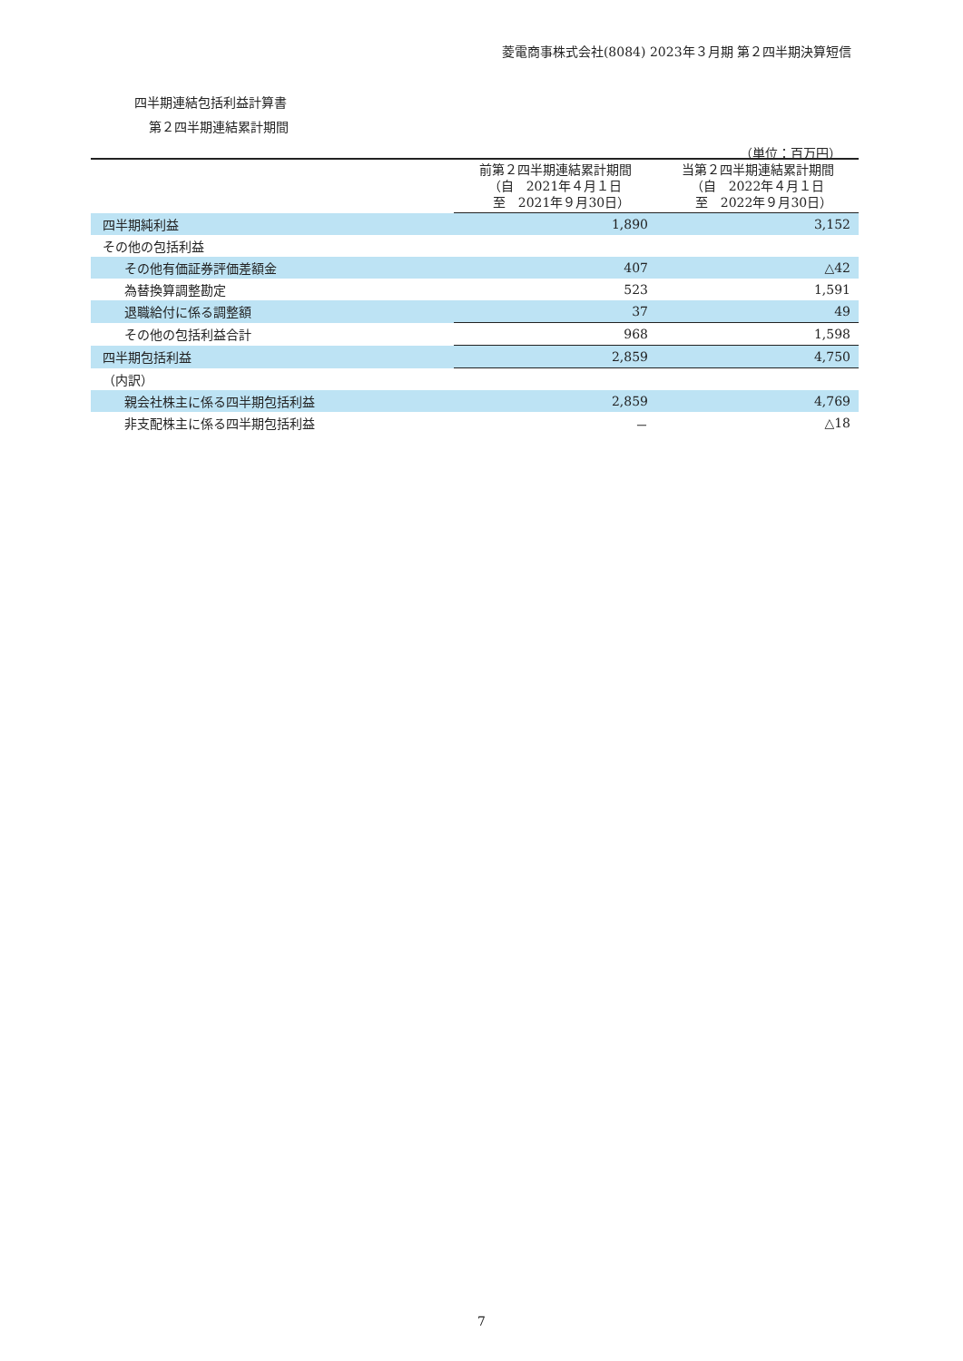菱電商事株式会社(8084) 2023年３月期 第２四半期決算短信
四半期連結包括利益計算書
第２四半期連結累計期間
（単位：百万円）
| | 前第２四半期連結累計期間 （自 2021年４月１日 至 2021年９月30日） | 当第２四半期連結累計期間 （自 2022年４月１日 至 2022年９月30日） |
| --- | --- | --- |
| 四半期純利益 | 1,890 | 3,152 |
| その他の包括利益 | | |
| その他有価証券評価差額金 | 407 | △42 |
| 為替換算調整勘定 | 523 | 1,591 |
| 退職給付に係る調整額 | 37 | 49 |
| その他の包括利益合計 | 968 | 1,598 |
| 四半期包括利益 | 2,859 | 4,750 |
| （内訳） | | |
| 親会社株主に係る四半期包括利益 | 2,859 | 4,769 |
| 非支配株主に係る四半期包括利益 | － | △18 |
7